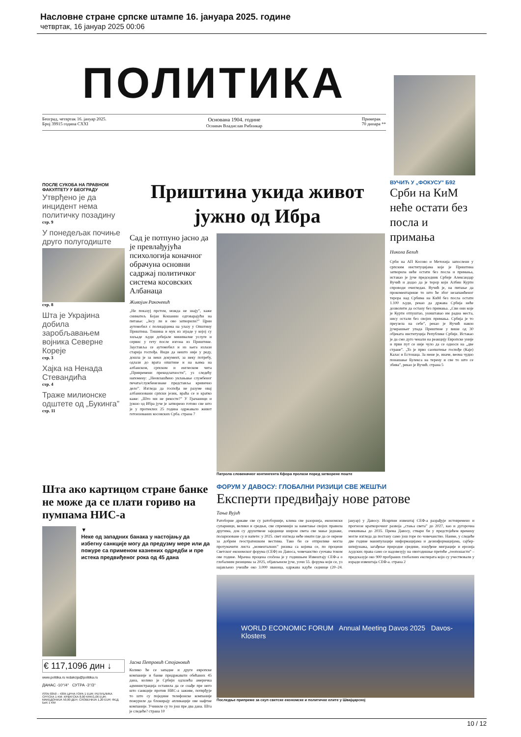Насловне стране српске штампе 16. јануара 2025. године
четвртак, 16 јануар 2025 00:06
ПОЛИТИКА
Београд, четвртак 16. јануар 2025.
Број 39915 година CXXI Основана 1904. године
Оснивач Владислав Рибникар Примерак
70 динара **
ПОСЛЕ СУКОБА НА ПРАВНОМ ФАКУЛТЕТУ У БЕОГРАДУ
Утврђено је да инцидент нема политичку позадину
стр. 9
У понедељак почиње друго полугодиште
стр. 8
Шта је Украјина добила заробљавањем војника Северне Кореје
стр. 3
Хајка на Ненада Стевандића
стр. 4
Траже милионске одштете од „Букинга”
стр. 11
Приштина укида живот јужно од Ибра
Сад је потпуно јасно да је превлађујућа психологија коначног обрачуна основни садржај политичког система косовских Албанаца
Живојин Ракочевић
„Не показуј прстом, можда не знају”, каже сниматељ Бојан Кошанин одговарајући на питање: „Јесу ли и ово затворили?” Црни аутомобил с полицајцима на улазу у Општину Приштина. Тишина и мук из зграде у којој су хиљаде људи добијале минималне услуге и сервис у гету после изгона из Приштине. Зауставља се аутомобил и из њега излази старија госпођа. Види да нешто није у реду, дошла је за неки документ, за неку потребу, одлази до врата општине и на њима на албанском, српском и енглеском чита „Привремени прекидлатности”, уз следећу напомену: „Неовлашћено уклањање службеног печата/службенезнаке представља кривично дело”. Изгледа да госпођа не разуме овај албанизовани српски језик, враћа се и кратко каже: „Што ми не рекосте?” У Грачаници и јужно од Ибра јуче је затворено готово све што је у протеклих 25 година одржавало живот гетоизованих косовских Срба. страна 7
Патрола словеначког контингента Кфора пролази поред затворене поште
ВУЧИЋ У „ФОКУСУ” Б92
Срби на КиМ неће остати без посла и примања
Никола Белић
Срби на АП Косово и Метохија запослени у српским институцијама које је Приштина затворила неће остати без посла и примања, истакао је јуче председник Србије Александар Вучић и додао да је терор који Албин Курти спроводи очигледан. Вучић је, на питање да прокоментарише то што ће због незапамћеног терора над Србима на КиМ без посла остати 1.100 људи, рекао да држава Србија неће дозволити да остану без примања. „Сви они које је Курти отпуштао, уништавао им радна места, нису остали без својих примања. Србија је то преузела на себе”, рекао је Вучић након јучерашњег упада Приштине у више од 30 објеката институција Републике Србије. Истакао је да смо дуго чекали на реакцију Европске уније и први пут се није чуло да се односи на „две стране”. „То је прво саопштење госпође (Каје) Калас и Естонаца. За мене је, иначе, веома чудно понашање Булекса на терену и све то што се збива”, рекао је Вучић. страна 5
Шта ако картицом стране банке не може да се плати гориво на пумпама НИС-а
▼
Неке од западних банака у настојању да избегну санкције могу да предузму мере или да пожуре са применом казнених одредби и пре истека предвиђеног рока од 45 дана
€ 117,1096 дин ↓
www.politika.rs redakcija@politika.rs
ДАНАС -10°/4° СУТРА -3°/3°
ISSN 0350 – 4395 ЦРНА ГОРА 1 EUR; РЕПУБЛИКА СРПСКА 1 KM; ХРВАТСКА 8,00 KRK/1,06 EUR; МАКЕДОНИЈА 50,00 ДЕН; СЛОВЕНИЈА 1,20 EUR; ФЕД. БиХ 1 KM
Јасна Петровић Стојановић
Колико ће се западне и друге европске компаније и банке придржавати обећаних 45 дана, колико је Србији одлазећа америчка администрација оставила да се снађе пре него што санкције против НИС-а заживе, потврђује то што су поједине телефонске компаније пожуриле да блокирају апликације ове нафтне компаније. Учиниле су то још пре два дана. Шта је следеће? страна 10
ФОРУМ У ДАВОСУ: ГЛОБАЛНИ РИЗИЦИ СВЕ ЖЕШЋИ
Експерти предвиђају нове ратове
Тања Вујић
Ратоборне државе све су ратоборније, клима све разорнија, економски супарници, велики и средњи, све спремнији за наметање својих правила другима, док су друштвене заједнице широм света све мање једнаке, поларизоване су и напете: у 2025. свет изгледа неће имати где да се окрене за добрим геостратешким вестима. Тако би се отприлике могла протумачити листа „моменталних” ризика са којима се, по процени Светског економског форума (СЕФ) из Давоса, човечанство суочава током ове године. Мрачна процена сročена је у годишњем Извештају СЕФ-а о глобалним ризицима за 2025, објављеном јуче, уочи 55. форума који се, уз најављено учешће око 3.000 званица, одржава идуће седмице (20–24. јануар) у Давосу. Исцрпни извештај СЕФ-а разрађује истовремено и прогнозе краткорочног развоја „стања света” до 2027, као и дугорочна очекивања до 2035. Према Давосу, ствари би у предстојећем времену могле изгледа да постану само још горе по човечанство. Наиме, у следеће две године манипулације информацијама и дезинформацијама, сајбер-шпијунажа, загађење природне средине, изнуђене миграције и ерозија људских права само се надовезују на овогодишње претеће „геопошасти” – предсказује око 900 пробраних глобалних експерата који су учествовали у изради извештаја СЕФ-а. страна 2
WORLD ECONOMIC FORUM Annual Meeting Davos 2025 Davos-Klosters
Последње припреме за скуп светске економске и политичке елите у Швајцарској
10 / 12